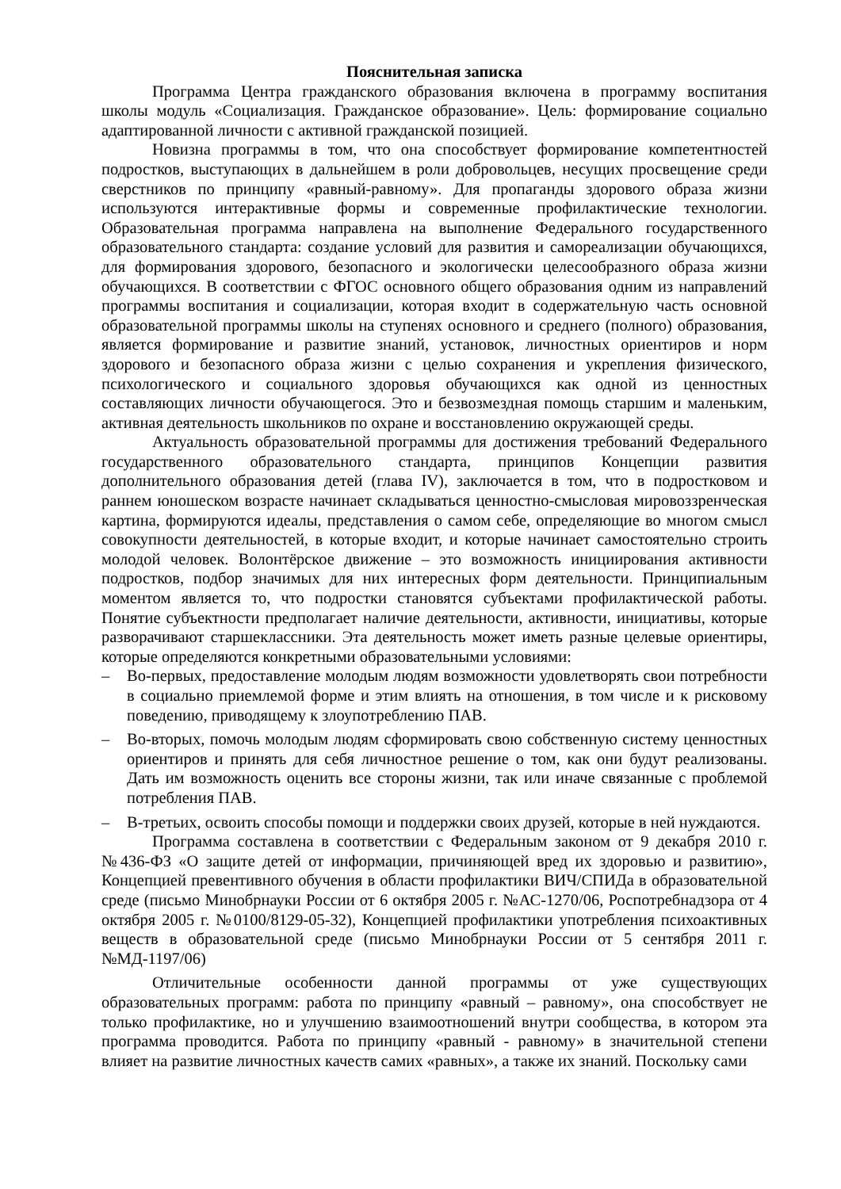Пояснительная записка
Программа Центра гражданского образования включена в программу воспитания школы модуль «Социализация. Гражданское образование». Цель: формирование социально адаптированной личности с активной гражданской позицией.
Новизна программы в том, что она способствует формирование компетентностей подростков, выступающих в дальнейшем в роли добровольцев, несущих просвещение среди сверстников по принципу «равный-равному». Для пропаганды здорового образа жизни используются интерактивные формы и современные профилактические технологии. Образовательная программа направлена на выполнение Федерального государственного образовательного стандарта: создание условий для развития и самореализации обучающихся, для формирования здорового, безопасного и экологически целесообразного образа жизни обучающихся. В соответствии с ФГОС основного общего образования одним из направлений программы воспитания и социализации, которая входит в содержательную часть основной образовательной программы школы на ступенях основного и среднего (полного) образования, является формирование и развитие знаний, установок, личностных ориентиров и норм здорового и безопасного образа жизни с целью сохранения и укрепления физического, психологического и социального здоровья обучающихся как одной из ценностных составляющих личности обучающегося. Это и безвозмездная помощь старшим и маленьким, активная деятельность школьников по охране и восстановлению окружающей среды.
Актуальность образовательной программы для достижения требований Федерального государственного образовательного стандарта, принципов Концепции развития дополнительного образования детей (глава IV), заключается в том, что в подростковом и раннем юношеском возрасте начинает складываться ценностно-смысловая мировоззренческая картина, формируются идеалы, представления о самом себе, определяющие во многом смысл совокупности деятельностей, в которые входит, и которые начинает самостоятельно строить молодой человек. Волонтёрское движение – это возможность инициирования активности подростков, подбор значимых для них интересных форм деятельности. Принципиальным моментом является то, что подростки становятся субъектами профилактической работы. Понятие субъектности предполагает наличие деятельности, активности, инициативы, которые разворачивают старшеклассники. Эта деятельность может иметь разные целевые ориентиры, которые определяются конкретными образовательными условиями:
– Во-первых, предоставление молодым людям возможности удовлетворять свои потребности в социально приемлемой форме и этим влиять на отношения, в том числе и к рисковому поведению, приводящему к злоупотреблению ПАВ.
– Во-вторых, помочь молодым людям сформировать свою собственную систему ценностных ориентиров и принять для себя личностное решение о том, как они будут реализованы. Дать им возможность оценить все стороны жизни, так или иначе связанные с проблемой потребления ПАВ.
– В-третьих, освоить способы помощи и поддержки своих друзей, которые в ней нуждаются.
Программа составлена в соответствии с Федеральным законом от 9 декабря 2010 г. №436-ФЗ «О защите детей от информации, причиняющей вред их здоровью и развитию», Концепцией превентивного обучения в области профилактики ВИЧ/СПИДа в образовательной среде (письмо Минобрнауки России от 6 октября 2005 г. №АС-1270/06, Роспотребнадзора от 4 октября 2005 г. №0100/8129-05-32), Концепцией профилактики употребления психоактивных веществ в образовательной среде (письмо Минобрнауки России от 5 сентября 2011 г. №МД-1197/06)
Отличительные особенности данной программы от уже существующих образовательных программ: работа по принципу «равный – равному», она способствует не только профилактике, но и улучшению взаимоотношений внутри сообщества, в котором эта программа проводится. Работа по принципу «равный - равному» в значительной степени влияет на развитие личностных качеств самих «равных», а также их знаний. Поскольку сами